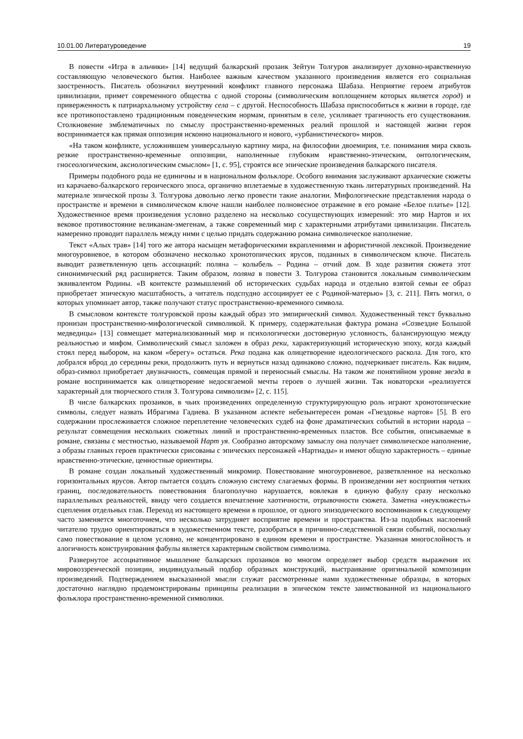10.01.00 Литературоведение 19
В повести «Игра в альчики» [14] ведущий балкарский прозаик Зейтун Толгуров анализирует духовно-нравственную составляющую человеческого бытия. Наиболее важным качеством указанного произведения является его социальная заостренность. Писатель обозначил внутренний конфликт главного персонажа Шабаза. Неприятие героем атрибутов цивилизации, примет современного общества с одной стороны (символическим воплощением которых является город) и приверженность к патриархальному устройству села – с другой. Неспособность Шабаза приспособиться к жизни в городе, где все противопоставлено традиционным поведенческим нормам, принятым в селе, усиливает трагичность его существования. Столкновение эмблематичных по смыслу пространственно-временных реалий прошлой и настоящей жизни героя воспринимается как прямая оппозиция исконно национального и нового, «урбанистического» миров.
«На таком конфликте, усложнившем универсальную картину мира, на философии двоемирия, т.е. понимания мира сквозь резкие пространственно-временные оппозиции, наполненные глубоким нравственно-этическим, онтологическим, гносеологическим, аксиологическим смыслом» [1, с. 95], строятся все эпические произведения балкарского писателя.
Примеры подобного рода не единичны и в национальном фольклоре. Особого внимания заслуживают архаические сюжеты из карачаево-балкарского героического эпоса, органично вплетаемые в художественную ткань литературных произведений. На материале эпической прозы З. Толгурова довольно легко провести такие аналогии. Мифологические представления народа о пространстве и времени в символическом ключе нашли наиболее полновесное отражение в его романе «Белое платье» [12]. Художественное время произведения условно разделено на несколько сосуществующих измерений: это мир Нартов и их вековое противостояние великанам-эмегенам, а также современный мир с характерными атрибутами цивилизации. Писатель намеренно проводит параллель между ними с целью придать содержанию романа символическое наполнение.
Текст «Алых трав» [14] того же автора насыщен метафорическими вкраплениями и афористичной лексикой. Произведение многоуровневое, в котором обозначено несколько хронотопических ярусов, поданных в символическом ключе. Писатель выводит разветвленную цепь ассоциаций: поляна – колыбель – Родина – отчий дом. В ходе развития сюжета этот синонимический ряд расширяется. Таким образом, поляна в повести З. Толгурова становится локальным символическим эквивалентом Родины. «В контексте размышлений об исторических судьбах народа и отдельно взятой семьи ее образ приобретает эпическую масштабность, а читатель подспудно ассоциирует ее с Родиной-матерью» [3, с. 211]. Пять могил, о которых упоминает автор, также получают статус пространственно-временного символа.
В смысловом контексте толгуровской прозы каждый образ это эмпирический символ. Художественный текст буквально пронизан пространственно-мифологической символикой. К примеру, содержательная фактура романа «Созвездие Большой медведицы» [13] совмещает материализованный мир и психологически достоверную условность, балансирующую между реальностью и мифом. Символический смысл заложен в образ реки, характеризующий историческую эпоху, когда каждый стоял перед выбором, на каком «берегу» остаться. Река подана как олицетворение идеологического раскола. Для того, кто добрался вброд до середины реки, продолжить путь и вернуться назад одинаково сложно, подчеркивает писатель. Как видим, образ-символ приобретает двузначность, совмещая прямой и переносный смыслы. На таком же понятийном уровне звезда в романе воспринимается как олицетворение недосягаемой мечты героев о лучшей жизни. Так новаторски «реализуется характерный для творческого стиля З. Толгурова символизм» [2, с. 115].
В числе балкарских прозаиков, в чьих произведениях определенную структурирующую роль играют хронотопические символы, следует назвать Ибрагима Гадиева. В указанном аспекте небезынтересен роман «Гнездовье нартов» [5]. В его содержании прослеживается сложное переплетение человеческих судеб на фоне драматических событий в истории народа – результат совмещения нескольких сюжетных линий и пространственно-временных пластов. Все события, описываемые в романе, связаны с местностью, называемой Нарт уя. Сообразно авторскому замыслу она получает символическое наполнение, а образы главных героев практически срисованы с эпических персонажей «Нартиады» и имеют общую характерность – единые нравственно-этические, ценностные ориентиры.
В романе создан локальный художественный микромир. Повествование многоуровневое, разветвленное на несколько горизонтальных ярусов. Автор пытается создать сложную систему слагаемых формы. В произведении нет восприятия четких границ, последовательность повествования благополучно нарушается, вовлекая в единую фабулу сразу несколько параллельных реальностей, ввиду чего создается впечатление хаотичности, отрывочности сюжета. Заметна «неуклюжесть» сцепления отдельных глав. Переход из настоящего времени в прошлое, от одного эпизодического воспоминания к следующему часто заменяется многоточием, что несколько затрудняет восприятие времени и пространства. Из-за подобных наслоений читателю трудно ориентироваться в художественном тексте, разобраться в причинно-следственной связи событий, поскольку само повествование в целом условно, не концентрировано в едином времени и пространстве. Указанная многослойность и алогичность конструирования фабулы является характерным свойством символизма.
Развернутое ассоциативное мышление балкарских прозаиков во многом определяет выбор средств выражения их мировоззренческой позиции, индивидуальный подбор образных конструкций, выстраивание оригинальной композиции произведений. Подтверждением высказанной мысли служат рассмотренные нами художественные образцы, в которых достаточно наглядно продемонстрированы принципы реализации в эпическом тексте заимствованной из национального фольклора пространственно-временной символики.